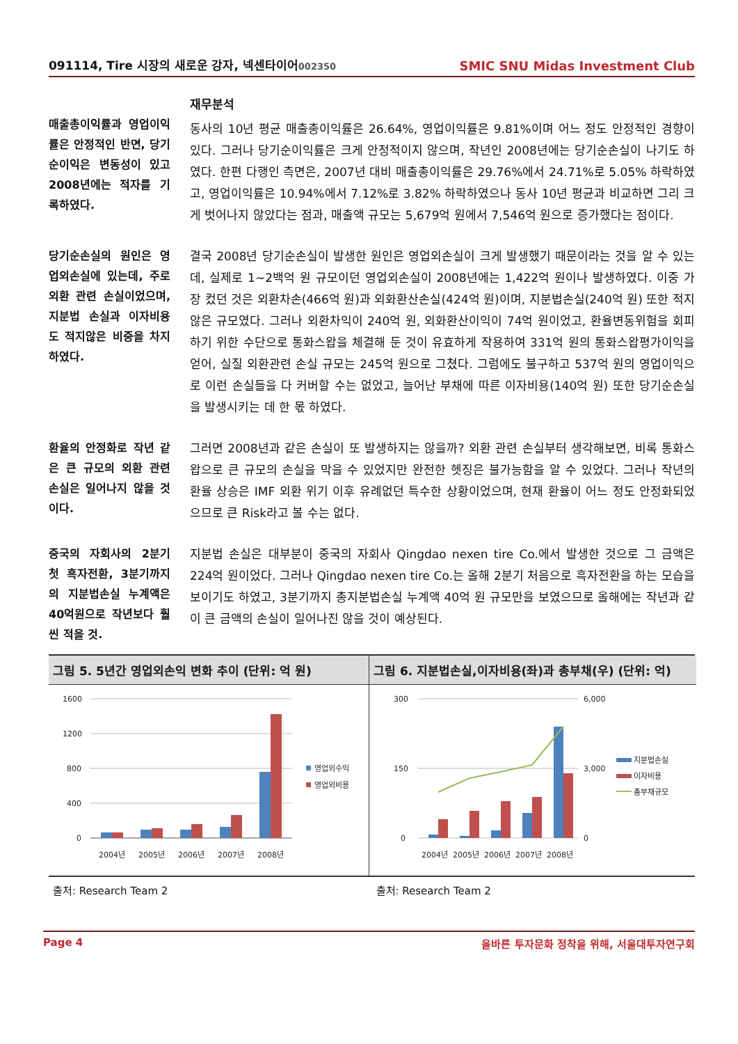091114, Tire 시장의 새로운 강자, 넥센타이어002350
SMIC SNU Midas Investment Club
매출총이익률과 영업이익률은 안정적인 반면, 당기순이익은 변동성이 있고 2008년에는 적자를 기록하였다.
재무분석
동사의 10년 평균 매출총이익률은 26.64%, 영업이익률은 9.81%이며 어느 정도 안정적인 경향이 있다. 그러나 당기순이익률은 크게 안정적이지 않으며, 작년인 2008년에는 당기순손실이 나기도 하였다. 한편 다행인 측면은, 2007년 대비 매출총이익률은 29.76%에서 24.71%로 5.05% 하락하였고, 영업이익률은 10.94%에서 7.12%로 3.82% 하락하였으나 동사 10년 평균과 비교하면 그리 크게 벗어나지 않았다는 점과, 매출액 규모는 5,679억 원에서 7,546억 원으로 증가했다는 점이다.
당기순손실의 원인은 영업외손실에 있는데, 주로 외환 관련 손실이었으며, 지분법 손실과 이자비용도 적지않은 비중을 차지하였다.
결국 2008년 당기순손실이 발생한 원인은 영업외손실이 크게 발생했기 때문이라는 것을 알 수 있는데, 실제로 1~2백억 원 규모이던 영업외손실이 2008년에는 1,422억 원이나 발생하였다. 이중 가장 컸던 것은 외환차손(466억 원)과 외화환산손실(424억 원)이며, 지분법손실(240억 원) 또한 적지 않은 규모였다. 그러나 외환차익이 240억 원, 외화환산이익이 74억 원이었고, 환율변동위험을 회피하기 위한 수단으로 통화스왑을 체결해 둔 것이 유효하게 작용하여 331억 원의 통화스왑평가이익을 얻어, 실질 외환관련 손실 규모는 245억 원으로 그쳤다. 그럼에도 불구하고 537억 원의 영업이익으로 이런 손실들을 다 커버할 수는 없었고, 늘어난 부채에 따른 이자비용(140억 원) 또한 당기순손실을 발생시키는 데 한 몫 하였다.
환율의 안정화로 작년 같은 큰 규모의 외환 관련 손실은 일어나지 않을 것이다.
그러면 2008년과 같은 손실이 또 발생하지는 않을까? 외환 관련 손실부터 생각해보면, 비록 통화스왑으로 큰 규모의 손실을 막을 수 있었지만 완전한 헷징은 불가능함을 알 수 있었다. 그러나 작년의 환율 상승은 IMF 외환 위기 이후 유례없던 특수한 상황이었으며, 현재 환율이 어느 정도 안정화되었으므로 큰 Risk라고 볼 수는 없다.
중국의 자회사의 2분기 첫 흑자전환, 3분기까지의 지분법손실 누계액은 40억원으로 작년보다 훨씬 적을 것.
지분법 손실은 대부분이 중국의 자회사 Qingdao nexen tire Co.에서 발생한 것으로 그 금액은 224억 원이었다. 그러나 Qingdao nexen tire Co.는 올해 2분기 처음으로 흑자전환을 하는 모습을 보이기도 하였고, 3분기까지 총지분법손실 누계액 40억 원 규모만을 보였으므로 올해에는 작년과 같이 큰 금액의 손실이 일어나진 않을 것이 예상된다.
그림 5. 5년간 영업외손익 변화 추이 (단위: 억 원)
1600
1200
800
400
0
2004년
2005년
2006년
2007년
2008년
영업외수익
영업외비용
그림 6. 지분법손실,이자비용(좌)과 총부채(우) (단위: 억)
300
150
0
6,000
3,000
0
2004년
2005년
2006년
2007년
2008년
지분법손실
이자비용
총부채규모
출처: Research Team 2 출처: Research Team 2
Page 4 올바른 투자문화 정착을 위해, 서울대투자연구회